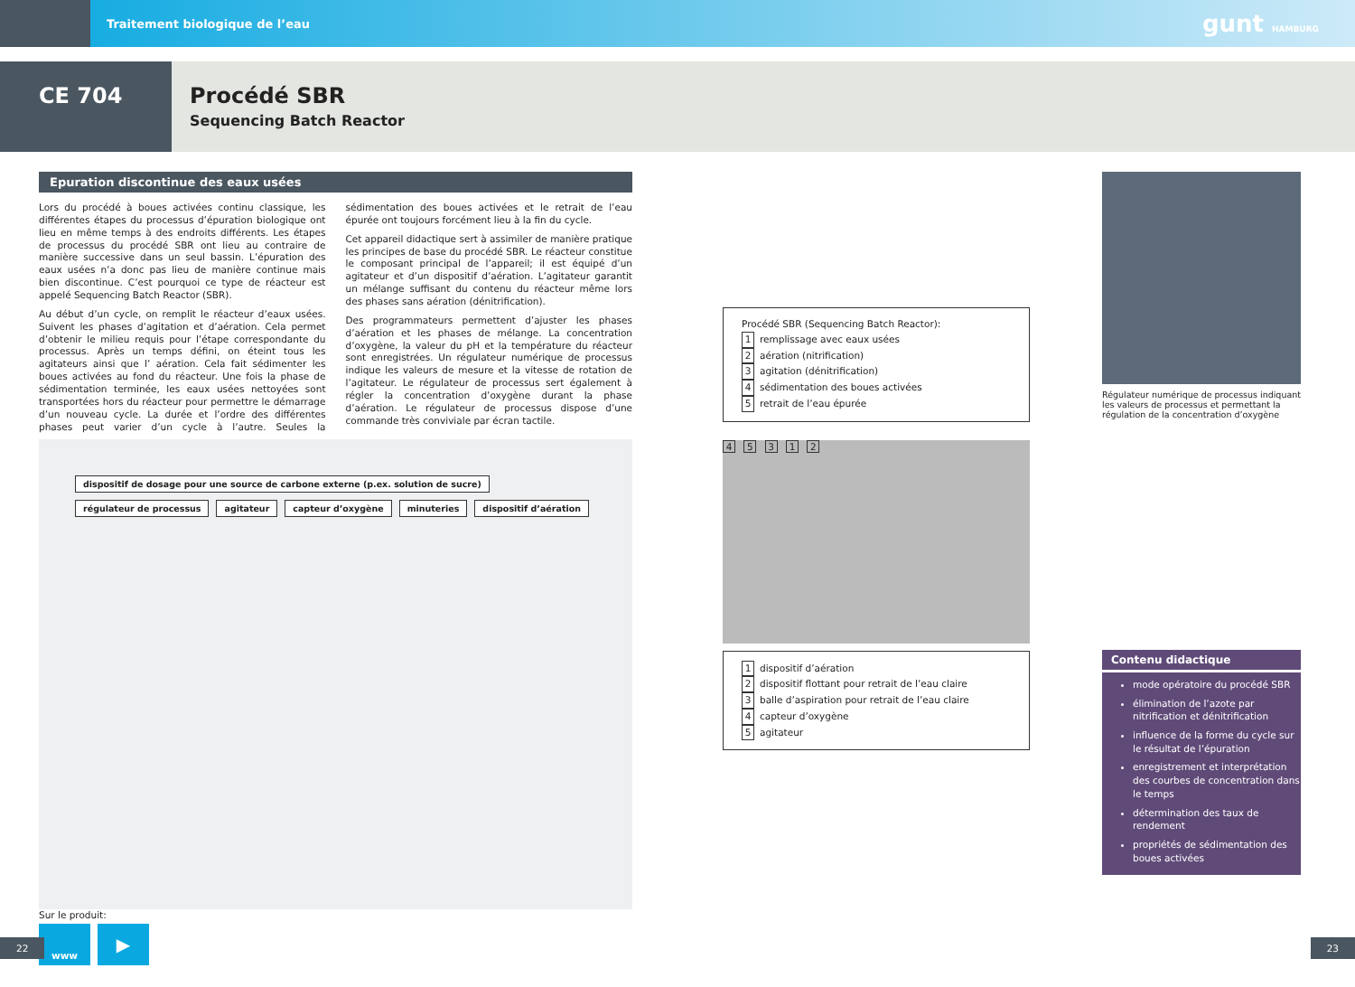Traitement biologique de l’eau
gunt HAMBURG
CE 704 Procédé SBR
Sequencing Batch Reactor
Epuration discontinue des eaux usées
Lors du procédé à boues activées continu classique, les différentes étapes du processus d’épuration biologique ont lieu en même temps à des endroits différents. Les étapes de processus du procédé SBR ont lieu au contraire de manière successive dans un seul bassin. L’épuration des eaux usées n’a donc pas lieu de manière continue mais bien discontinue. C’est pourquoi ce type de réacteur est appelé Sequencing Batch Reactor (SBR).
Au début d’un cycle, on remplit le réacteur d’eaux usées. Suivent les phases d’agitation et d’aération. Cela permet d’obtenir le milieu requis pour l’étape correspondante du processus. Après un temps défini, on éteint tous les agitateurs ainsi que l’ aération. Cela fait sédimenter les boues activées au fond du réacteur. Une fois la phase de sédimentation terminée, les eaux usées nettoyées sont transportées hors du réacteur pour permettre le démarrage d’un nouveau cycle. La durée et l’ordre des différentes phases peut varier d’un cycle à l’autre. Seules la sédimentation des boues activées et le retrait de l’eau épurée ont toujours forcément lieu à la fin du cycle.
Cet appareil didactique sert à assimiler de manière pratique les principes de base du procédé SBR. Le réacteur constitue le composant principal de l’appareil; il est équipé d’un agitateur et d’un dispositif d’aération. L’agitateur garantit un mélange suffisant du contenu du réacteur même lors des phases sans aération (dénitrification).
Des programmateurs permettent d’ajuster les phases d’aération et les phases de mélange. La concentration d’oxygène, la valeur du pH et la température du réacteur sont enregistrées. Un régulateur numérique de processus indique les valeurs de mesure et la vitesse de rotation de l’agitateur. Le régulateur de processus sert également à régler la concentration d’oxygène durant la phase d’aération. Le régulateur de processus dispose d’une commande très conviviale par écran tactile.
dispositif de dosage pour une source de carbone externe (p.ex. solution de sucre) régulateur de processus agitateur capteur d’oxygène minuteries dispositif d’aération
Sur le produit:
www
▶
Procédé SBR (Sequencing Batch Reactor):
1 remplissage avec eaux usées
2 aération (nitrification)
3 agitation (dénitrification)
4 sédimentation des boues activées
5 retrait de l’eau épurée
4 5 3 1 2
1 dispositif d’aération
2 dispositif flottant pour retrait de l’eau claire
3 balle d’aspiration pour retrait de l’eau claire
4 capteur d’oxygène
5 agitateur
Régulateur numérique de processus indiquant les valeurs de processus et permettant la régulation de la concentration d’oxygène
Contenu didactique
mode opératoire du procédé SBR
élimination de l’azote par nitrification et dénitrification
influence de la forme du cycle sur le résultat de l’épuration
enregistrement et interprétation des courbes de concentration dans le temps
détermination des taux de rendement
propriétés de sédimentation des boues activées
22 23